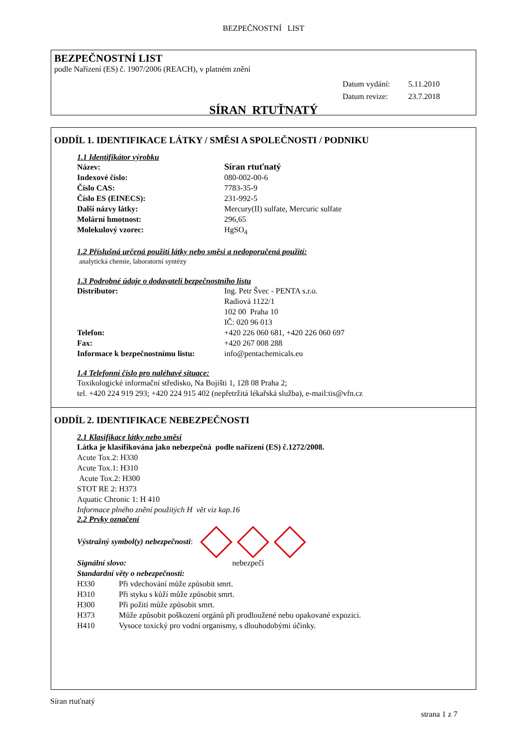BEZPEČNOSTNÍ LIST
BEZPEČNOSTNÍ LIST
podle Nařízení (ES) č. 1907/2006 (REACH), v platném znění
Datum vydání: 5.11.2010
Datum revize: 23.7.2018
SÍRAN RTUŤNATÝ
ODDÍL 1. IDENTIFIKACE LÁTKY / SMĚSI A SPOLEČNOSTI / PODNIKU
1.1 Identifikátor výrobku
| Název: | Síran rtuťnatý |
| Indexové číslo: | 080-002-00-6 |
| Číslo CAS: | 7783-35-9 |
| Číslo ES (EINECS): | 231-992-5 |
| Další názvy látky: | Mercury(II) sulfate, Mercuric sulfate |
| Molární hmotnost: | 296,65 |
| Molekulový vzorec: | HgSO<sub>4</sub> |
1.2 Příslušná určená použití látky nebo směsi a nedoporučená použití:
analytická chemie, laboratorní syntézy
1.3 Podrobné údaje o dodavateli bezpečnostního listu
| Distributor: | Ing. Petr Švec - PENTA s.r.o. Radiová 1122/1 102 00 Praha 10 IČ: 020 96 013 |
| Telefon: | +420 226 060 681, +420 226 060 697 |
| Fax: | +420 267 008 288 |
| Informace k bezpečnostnímu listu: | info@pentachemicals.eu |
1.4 Telefonní číslo pro naléhavé situace:
Toxikologické informační středisko, Na Bojišti 1, 128 08 Praha 2;
tel. +420 224 919 293; +420 224 915 402 (nepřetržitá lékařská služba), e-mail:tis@vfn.cz
ODDÍL 2. IDENTIFIKACE NEBEZPEČNOSTI
2.1 Klasifikace látky nebo směsi
Látka je klasifikována jako nebezpečná podle nařízení (ES) č.1272/2008.
Acute Tox.2: H330
Acute Tox.1: H310
Acute Tox.2: H300
STOT RE 2: H373
Aquatic Chronic 1: H 410
Informace plného znění použitých H vět viz kap.16
2.2 Prvky označení
Výstražný symbol(y) nebezpečnosti:
| Signální slovo: | nebezpečí |
Standardní věty o nebezpečnosti:
| H330 | Při vdechování může způsobit smrt. |
| H310 | Při styku s kůží může způsobit smrt. |
| H300 | Při požití může způsobit smrt. |
| H373 | Může způsobit poškození orgánů při prodloužené nebo opakované expozici. |
| H410 | Vysoce toxický pro vodní organismy, s dlouhodobými účinky. |
Síran rtuťnatý
strana 1 z 7